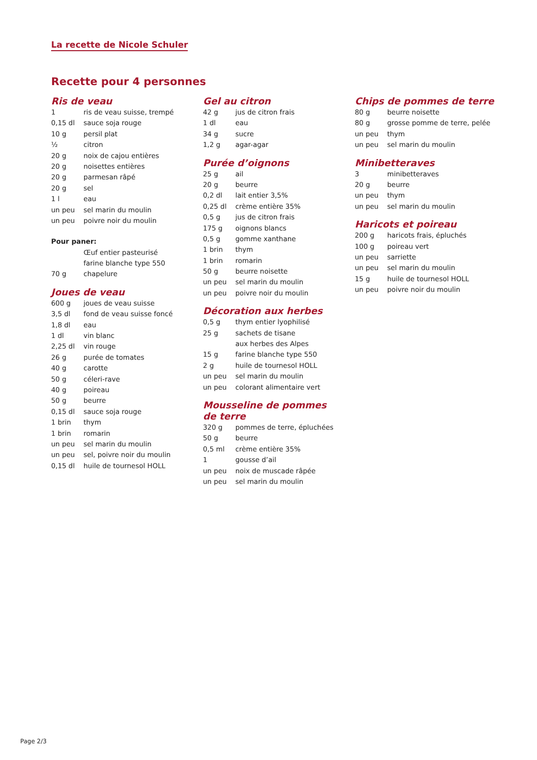La recette de Nicole Schuler
Recette pour 4 personnes
Ris de veau
| 1 | ris de veau suisse, trempé |
| 0,15 dl | sauce soja rouge |
| 10 g | persil plat |
| ½ | citron |
| 20 g | noix de cajou entières |
| 20 g | noisettes entières |
| 20 g | parmesan râpé |
| 20 g | sel |
| 1 l | eau |
| un peu | sel marin du moulin |
| un peu | poivre noir du moulin |
| Pour paner: | |
| | Œuf entier pasteurisé |
| | farine blanche type 550 |
| 70 g | chapelure |
Joues de veau
| 600 g | joues de veau suisse |
| 3,5 dl | fond de veau suisse foncé |
| 1,8 dl | eau |
| 1 dl | vin blanc |
| 2,25 dl | vin rouge |
| 26 g | purée de tomates |
| 40 g | carotte |
| 50 g | céleri-rave |
| 40 g | poireau |
| 50 g | beurre |
| 0,15 dl | sauce soja rouge |
| 1 brin | thym |
| 1 brin | romarin |
| un peu | sel marin du moulin |
| un peu | sel, poivre noir du moulin |
| 0,15 dl | huile de tournesol HOLL |
Gel au citron
| 42 g | jus de citron frais |
| 1 dl | eau |
| 34 g | sucre |
| 1,2 g | agar-agar |
Purée d’oignons
| 25 g | ail |
| 20 g | beurre |
| 0,2 dl | lait entier 3,5% |
| 0,25 dl | crème entière 35% |
| 0,5 g | jus de citron frais |
| 175 g | oignons blancs |
| 0,5 g | gomme xanthane |
| 1 brin | thym |
| 1 brin | romarin |
| 50 g | beurre noisette |
| un peu | sel marin du moulin |
| un peu | poivre noir du moulin |
Décoration aux herbes
| 0,5 g | thym entier lyophilisé |
| 25 g | sachets de tisane |
| | aux herbes des Alpes |
| 15 g | farine blanche type 550 |
| 2 g | huile de tournesol HOLL |
| un peu | sel marin du moulin |
| un peu | colorant alimentaire vert |
Mousseline de pommes
de terre
| 320 g | pommes de terre, épluchées |
| 50 g | beurre |
| 0,5 ml | crème entière 35% |
| 1 | gousse d’ail |
| un peu | noix de muscade râpée |
| un peu | sel marin du moulin |
Chips de pommes de terre
| 80 g | beurre noisette |
| 80 g | grosse pomme de terre, pelée |
| un peu | thym |
| un peu | sel marin du moulin |
Minibetteraves
| 3 | minibetteraves |
| 20 g | beurre |
| un peu | thym |
| un peu | sel marin du moulin |
Haricots et poireau
| 200 g | haricots frais, épluchés |
| 100 g | poireau vert |
| un peu | sarriette |
| un peu | sel marin du moulin |
| 15 g | huile de tournesol HOLL |
| un peu | poivre noir du moulin |
Page 2/3